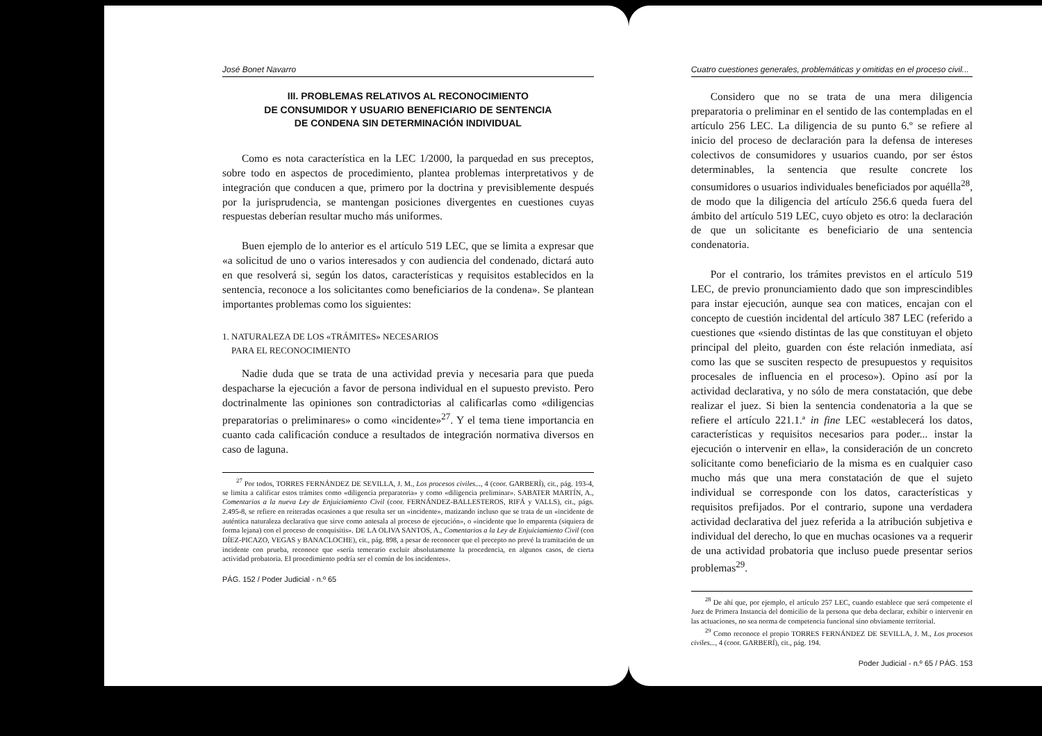José Bonet Navarro
III. PROBLEMAS RELATIVOS AL RECONOCIMIENTO
DE CONSUMIDOR Y USUARIO BENEFICIARIO DE SENTENCIA
DE CONDENA SIN DETERMINACIÓN INDIVIDUAL
Como es nota característica en la LEC 1/2000, la parquedad en sus preceptos, sobre todo en aspectos de procedimiento, plantea problemas interpretativos y de integración que conducen a que, primero por la doctrina y previsiblemente después por la jurisprudencia, se mantengan posiciones divergentes en cuestiones cuyas respuestas deberían resultar mucho más uniformes.
Buen ejemplo de lo anterior es el artículo 519 LEC, que se limita a expresar que «a solicitud de uno o varios interesados y con audiencia del condenado, dictará auto en que resolverá si, según los datos, características y requisitos establecidos en la sentencia, reconoce a los solicitantes como beneficiarios de la condena». Se plantean importantes problemas como los siguientes:
1. NATURALEZA DE LOS «TRÁMITES» NECESARIOS
PARA EL RECONOCIMIENTO
Nadie duda que se trata de una actividad previa y necesaria para que pueda despacharse la ejecución a favor de persona individual en el supuesto previsto. Pero doctrinalmente las opiniones son contradictorias al calificarlas como «diligencias preparatorias o preliminares» o como «incidente»<sup>27</sup>. Y el tema tiene importancia en cuanto cada calificación conduce a resultados de integración normativa diversos en caso de laguna.
<sup>27</sup> Por todos, TORRES FERNÁNDEZ DE SEVILLA, J. M., Los procesos civiles..., 4 (coor. GARBERÍ), cit., pág. 193-4, se limita a calificar estos trámites como «diligencia preparatoria» y como «diligencia preliminar». SABATER MARTÍN, A., Comentarios a la nueva Ley de Enjuiciamiento Civil (coor. FERNÁNDEZ-BALLESTEROS, RIFÁ y VALLS), cit., págs. 2.495-8, se refiere en reiteradas ocasiones a que resulta ser un «incidente», matizando incluso que se trata de un «incidente de auténtica naturaleza declarativa que sirve como antesala al proceso de ejecución», o «incidente que lo emparenta (siquiera de forma lejana) con el proceso de conquisitis». DE LA OLIVA SANTOS, A., Comentarios a la Ley de Enjuiciamiento Civil (con DÍEZ-PICAZO, VEGAS y BANACLOCHE), cit., pág. 898, a pesar de reconocer que el precepto no prevé la tramitación de un incidente con prueba, reconoce que «sería temerario excluir absolutamente la procedencia, en algunos casos, de cierta actividad probatoria. El procedimiento podría ser el común de los incidentes».
PÁG. 152 / Poder Judicial - n.º 65
Cuatro cuestiones generales, problemáticas y omitidas en el proceso civil...
Considero que no se trata de una mera diligencia preparatoria o preliminar en el sentido de las contempladas en el artículo 256 LEC. La diligencia de su punto 6.º se refiere al inicio del proceso de declaración para la defensa de intereses colectivos de consumidores y usuarios cuando, por ser éstos determinables, la sentencia que resulte concrete los consumidores o usuarios individuales beneficiados por aquélla<sup>28</sup>, de modo que la diligencia del artículo 256.6 queda fuera del ámbito del artículo 519 LEC, cuyo objeto es otro: la declaración de que un solicitante es beneficiario de una sentencia condenatoria.
Por el contrario, los trámites previstos en el artículo 519 LEC, de previo pronunciamiento dado que son imprescindibles para instar ejecución, aunque sea con matices, encajan con el concepto de cuestión incidental del artículo 387 LEC (referido a cuestiones que «siendo distintas de las que constituyan el objeto principal del pleito, guarden con éste relación inmediata, así como las que se susciten respecto de presupuestos y requisitos procesales de influencia en el proceso»). Opino así por la actividad declarativa, y no sólo de mera constatación, que debe realizar el juez. Si bien la sentencia condenatoria a la que se refiere el artículo 221.1.ª in fine LEC «establecerá los datos, características y requisitos necesarios para poder... instar la ejecución o intervenir en ella», la consideración de un concreto solicitante como beneficiario de la misma es en cualquier caso mucho más que una mera constatación de que el sujeto individual se corresponde con los datos, características y requisitos prefijados. Por el contrario, supone una verdadera actividad declarativa del juez referida a la atribución subjetiva e individual del derecho, lo que en muchas ocasiones va a requerir de una actividad probatoria que incluso puede presentar serios problemas<sup>29</sup>.
<sup>28</sup> De ahí que, por ejemplo, el artículo 257 LEC, cuando establece que será competente el Juez de Primera Instancia del domicilio de la persona que deba declarar, exhibir o intervenir en las actuaciones, no sea norma de competencia funcional sino obviamente territorial.
<sup>29</sup> Como reconoce el propio TORRES FERNÁNDEZ DE SEVILLA, J. M., Los procesos civiles..., 4 (coor. GARBERÍ), cit., pág. 194.
Poder Judicial - n.º 65 / PÁG. 153